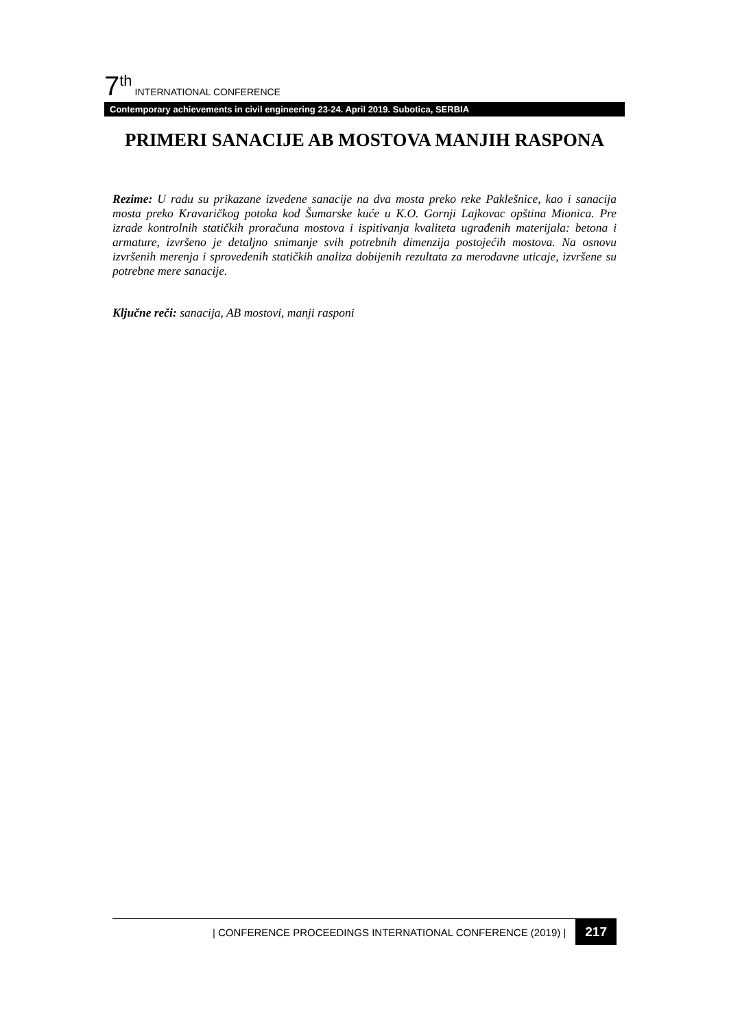7<sup>th</sup> INTERNATIONAL CONFERENCE
Contemporary achievements in civil engineering 23-24. April 2019. Subotica, SERBIA
PRIMERI SANACIJE AB MOSTOVA MANJIH RASPONA
Rezime: U radu su prikazane izvedene sanacije na dva mosta preko reke Paklešnice, kao i sanacija mosta preko Kravaričkog potoka kod Šumarske kuće u K.O. Gornji Lajkovac opština Mionica. Pre izrade kontrolnih statičkih proračuna mostova i ispitivanja kvaliteta ugrađenih materijala: betona i armature, izvršeno je detaljno snimanje svih potrebnih dimenzija postojećih mostova. Na osnovu izvršenih merenja i sprovedenih statičkih analiza dobijenih rezultata za merodavne uticaje, izvršene su potrebne mere sanacije.
Ključne reči: sanacija, AB mostovi, manji rasponi
| CONFERENCE PROCEEDINGS INTERNATIONAL CONFERENCE (2019) | 217